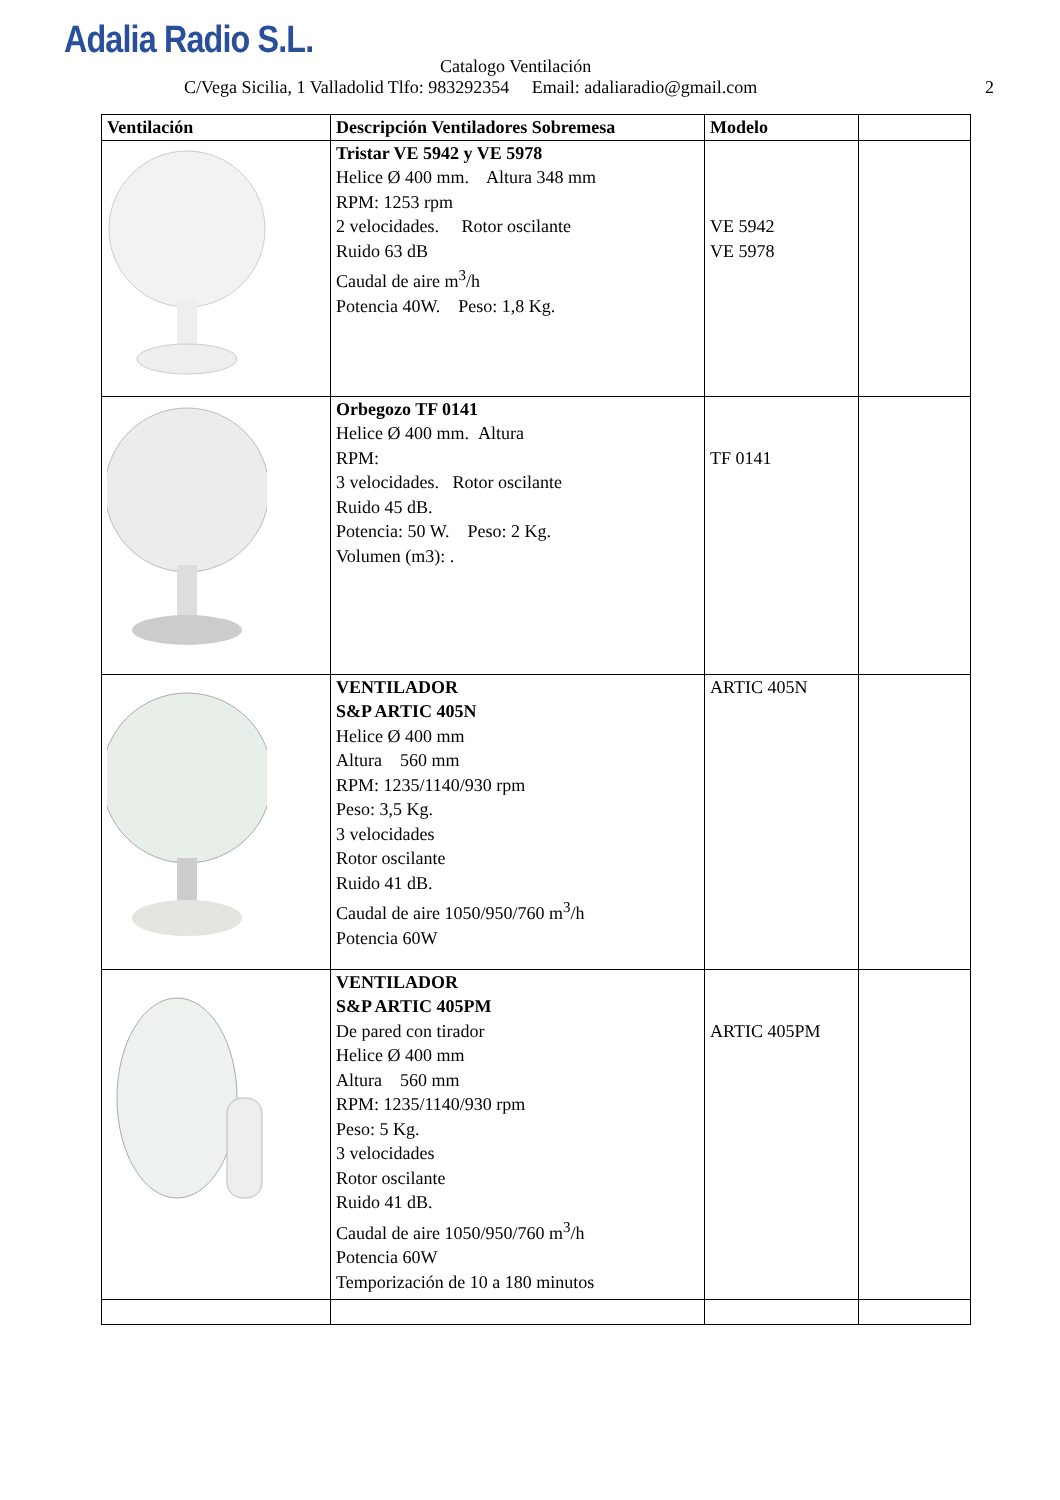Adalia Radio S.L.
Catalogo Ventilación
C/Vega Sicilia, 1 Valladolid Tlfo: 983292354 Email: adaliaradio@gmail.com 2
| Ventilación | Descripción Ventiladores Sobremesa | Modelo | |
| --- | --- | --- | --- |
| | Tristar VE 5942 y VE 5978 Helice Ø 400 mm. Altura 348 mm RPM: 1253 rpm 2 velocidades. Rotor oscilante Ruido 63 dB Caudal de aire m<sup>3</sup>/h Potencia 40W. Peso: 1,8 Kg. | VE 5942 VE 5978 | |
| | Orbegozo TF 0141 Helice Ø 400 mm. Altura RPM: 3 velocidades. Rotor oscilante Ruido 45 dB. Potencia: 50 W. Peso: 2 Kg. Volumen (m3): . | TF 0141 | |
| | VENTILADOR S&P ARTIC 405N Helice Ø 400 mm Altura 560 mm RPM: 1235/1140/930 rpm Peso: 3,5 Kg. 3 velocidades Rotor oscilante Ruido 41 dB. Caudal de aire 1050/950/760 m<sup>3</sup>/h Potencia 60W | ARTIC 405N | |
| | VENTILADOR S&P ARTIC 405PM De pared con tirador Helice Ø 400 mm Altura 560 mm RPM: 1235/1140/930 rpm Peso: 5 Kg. 3 velocidades Rotor oscilante Ruido 41 dB. Caudal de aire 1050/950/760 m<sup>3</sup>/h Potencia 60W Temporización de 10 a 180 minutos | ARTIC 405PM | |